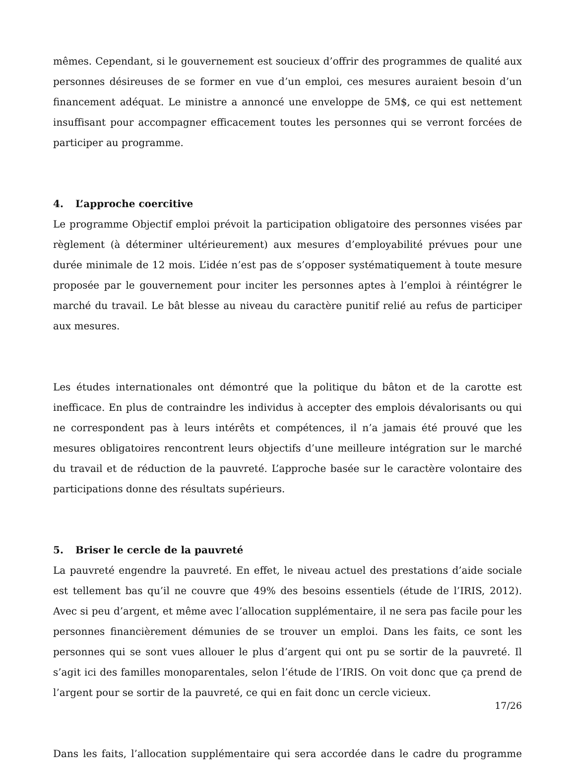mêmes. Cependant, si le gouvernement est soucieux d’offrir des programmes de qualité aux personnes désireuses de se former en vue d’un emploi, ces mesures auraient besoin d’un financement adéquat. Le ministre a annoncé une enveloppe de 5M$, ce qui est nettement insuffisant pour accompagner efficacement toutes les personnes qui se verront forcées de participer au programme.
4. L’approche coercitive
Le programme Objectif emploi prévoit la participation obligatoire des personnes visées par règlement (à déterminer ultérieurement) aux mesures d’employabilité prévues pour une durée minimale de 12 mois. L’idée n’est pas de s’opposer systématiquement à toute mesure proposée par le gouvernement pour inciter les personnes aptes à l’emploi à réintégrer le marché du travail. Le bât blesse au niveau du caractère punitif relié au refus de participer aux mesures.
Les études internationales ont démontré que la politique du bâton et de la carotte est inefficace. En plus de contraindre les individus à accepter des emplois dévalorisants ou qui ne correspondent pas à leurs intérêts et compétences, il n’a jamais été prouvé que les mesures obligatoires rencontrent leurs objectifs d’une meilleure intégration sur le marché du travail et de réduction de la pauvreté. L’approche basée sur le caractère volontaire des participations donne des résultats supérieurs.
5. Briser le cercle de la pauvreté
La pauvreté engendre la pauvreté. En effet, le niveau actuel des prestations d’aide sociale est tellement bas qu’il ne couvre que 49% des besoins essentiels (étude de l’IRIS, 2012). Avec si peu d’argent, et même avec l’allocation supplémentaire, il ne sera pas facile pour les personnes financièrement démunies de se trouver un emploi. Dans les faits, ce sont les personnes qui se sont vues allouer le plus d’argent qui ont pu se sortir de la pauvreté. Il s’agit ici des familles monoparentales, selon l’étude de l’IRIS. On voit donc que ça prend de l’argent pour se sortir de la pauvreté, ce qui en fait donc un cercle vicieux.
Dans les faits, l’allocation supplémentaire qui sera accordée dans le cadre du programme
17/26